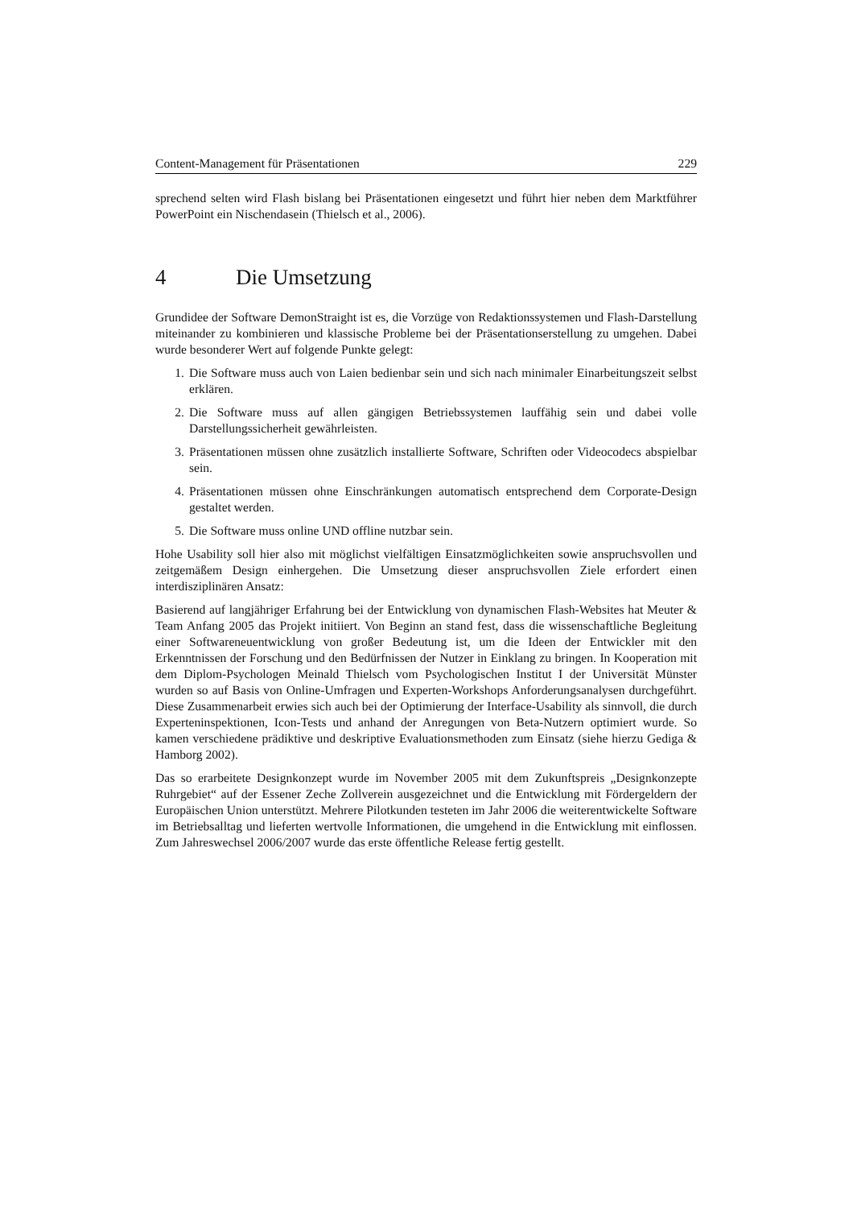Content-Management für Präsentationen 229
sprechend selten wird Flash bislang bei Präsentationen eingesetzt und führt hier neben dem Marktführer PowerPoint ein Nischendasein (Thielsch et al., 2006).
4 Die Umsetzung
Grundidee der Software DemonStraight ist es, die Vorzüge von Redaktionssystemen und Flash-Darstellung miteinander zu kombinieren und klassische Probleme bei der Präsentati­onserstellung zu umgehen. Dabei wurde besonderer Wert auf folgende Punkte gelegt:
1. Die Software muss auch von Laien bedienbar sein und sich nach minimaler Einarbei­tungszeit selbst erklären.
2. Die Software muss auf allen gängigen Betriebssystemen lauffähig sein und dabei volle Darstellungssicherheit gewährleisten.
3. Präsentationen müssen ohne zusätzlich installierte Software, Schriften oder Videoco­decs abspielbar sein.
4. Präsentationen müssen ohne Einschränkungen automatisch entsprechend dem Corpo­rate-Design gestaltet werden.
5. Die Software muss online UND offline nutzbar sein.
Hohe Usability soll hier also mit möglichst vielfältigen Einsatzmöglichkeiten sowie an­spruchsvollen und zeitgemäßem Design einhergehen. Die Umsetzung dieser anspruchsvollen Ziele erfordert einen interdisziplinären Ansatz:
Basierend auf langjähriger Erfahrung bei der Entwicklung von dynamischen Flash-Websites hat Meuter & Team Anfang 2005 das Projekt initiiert. Von Beginn an stand fest, dass die wissenschaftliche Begleitung einer Softwareneuentwicklung von großer Bedeutung ist, um die Ideen der Entwickler mit den Erkenntnissen der Forschung und den Bedürfnissen der Nutzer in Einklang zu bringen. In Kooperation mit dem Diplom-Psychologen Meinald Thielsch vom Psychologischen Institut I der Universität Münster wurden so auf Basis von Online-Umfragen und Experten-Workshops Anforderungsanalysen durchgeführt. Diese Zusammenarbeit erwies sich auch bei der Optimierung der Interface-Usability als sinnvoll, die durch Experteninspektionen, Icon-Tests und anhand der Anregungen von Beta-Nutzern optimiert wurde. So kamen verschiedene prädiktive und deskriptive Evaluationsmethoden zum Einsatz (siehe hierzu Gediga & Hamborg 2002).
Das so erarbeitete Designkonzept wurde im November 2005 mit dem Zukunftspreis „De­signkonzepte Ruhrgebiet“ auf der Essener Zeche Zollverein ausgezeichnet und die Entwick­lung mit Fördergeldern der Europäischen Union unterstützt. Mehrere Pilotkunden testeten im Jahr 2006 die weiterentwickelte Software im Betriebsalltag und lieferten wertvolle Informa­tionen, die umgehend in die Entwicklung mit einflossen. Zum Jahreswechsel 2006/2007 wurde das erste öffentliche Release fertig gestellt.